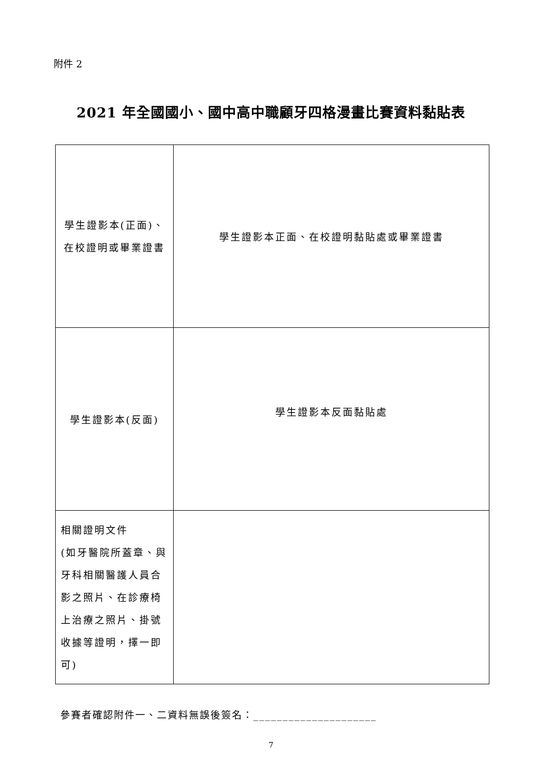附件 2
2021 年全國國小、國中高中職顧牙四格漫畫比賽資料黏貼表
| 學生證影本(正面)、在校證明或畢業證書 | 學生證影本正面、在校證明黏貼處或畢業證書 |
| 學生證影本(反面) | 學生證影本反面黏貼處 |
| 相關證明文件 (如牙醫院所蓋章、與牙科相關醫護人員合影之照片、在診療椅上治療之照片、掛號收據等證明，擇一即可) | |
參賽者確認附件一、二資料無誤後簽名：_____________________
7